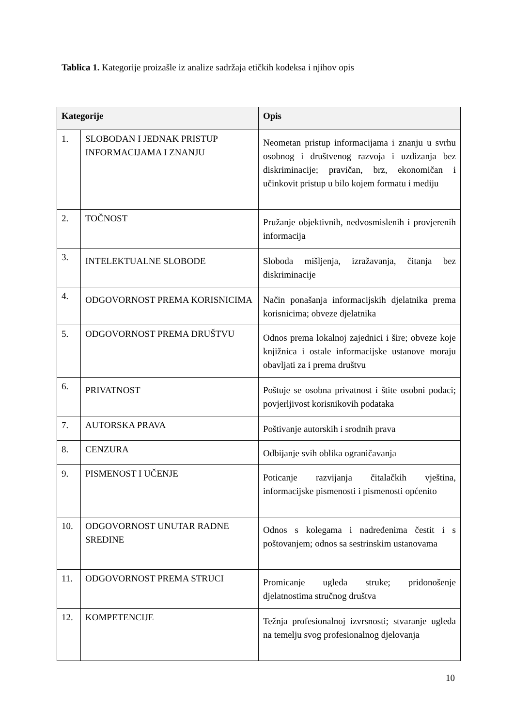Tablica 1. Kategorije proizašle iz analize sadržaja etičkih kodeksa i njihov opis
| Kategorije | | Opis |
| --- | --- | --- |
| 1. | SLOBODAN I JEDNAK PRISTUP INFORMACIJAMA I ZNANJU | Neometan pristup informacijama i znanju u svrhu osobnog i društvenog razvoja i uzdizanja bez diskriminacije; pravičan, brz, ekonomičan i učinkovit pristup u bilo kojem formatu i mediju |
| 2. | TOČNOST | Pružanje objektivnih, nedvosmislenih i provjerenih informacija |
| 3. | INTELEKTUALNE SLOBODE | Sloboda mišljenja, izražavanja, čitanja bez diskriminacije |
| 4. | ODGOVORNOST PREMA KORISNICIMA | Način ponašanja informacijskih djelatnika prema korisnicima; obveze djelatnika |
| 5. | ODGOVORNOST PREMA DRUŠTVU | Odnos prema lokalnoj zajednici i šire; obveze koje knjižnica i ostale informacijske ustanove moraju obavljati za i prema društvu |
| 6. | PRIVATNOST | Poštuje se osobna privatnost i štite osobni podaci; povjerljivost korisnikovih podataka |
| 7. | AUTORSKA PRAVA | Poštivanje autorskih i srodnih prava |
| 8. | CENZURA | Odbijanje svih oblika ograničavanja |
| 9. | PISMENOST I UČENJE | Poticanje razvijanja čitalačkih vještina, informacijske pismenosti i pismenosti općenito |
| 10. | ODGOVORNOST UNUTAR RADNE SREDINE | Odnos s kolegama i nadređenima čestit i s poštovanjem; odnos sa sestrinskim ustanovama |
| 11. | ODGOVORNOST PREMA STRUCI | Promicanje ugleda struke; pridonošenje djelatnostima stručnog društva |
| 12. | KOMPETENCIJE | Težnja profesionalnoj izvrsnosti; stvaranje ugleda na temelju svog profesionalnog djelovanja |
10